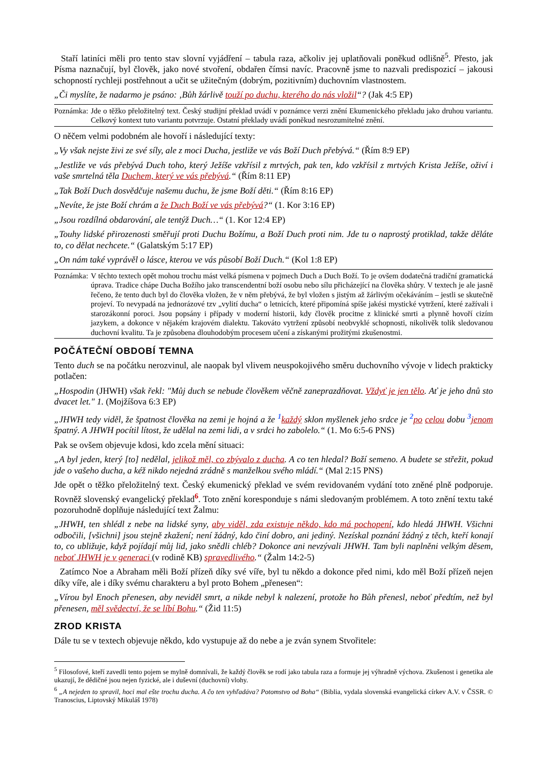Staří latiníci měli pro tento stav slovní vyjádření – tabula raza, ačkoliv jej uplatňovali poněkud odlišně<sup>5</sup>. Přesto, jak Písma naznačují, byl člověk, jako nové stvoření, obdařen čímsi navíc. Pracovně jsme to nazvali predispozicí – jakousi schopností rychleji postřehnout a učit se užitečným (dobrým, pozitivním) duchovním vlastnostem.
„Či myslíte, že nadarmo je psáno: ‚Bůh žárlivě touží po duchu, kterého do nás vložil“? (Jak 4:5 EP)
Poznámka: Jde o těžko přeložitelný text. Český studijní překlad uvádí v poznámce verzi znění Ekumenického překladu jako druhou variantu. Celkový kontext tuto variantu potvrzuje. Ostatní překlady uvádí poněkud nesrozumitelné znění.
O něčem velmi podobném ale hovoří i následující texty:
„Vy však nejste živi ze své síly, ale z moci Ducha, jestliže ve vás Boží Duch přebývá.“ (Řím 8:9 EP)
„Jestliže ve vás přebývá Duch toho, který Ježíše vzkřísil z mrtvých, pak ten, kdo vzkřísil z mrtvých Krista Ježíše, oživí i vaše smrtelná těla Duchem, který ve vás přebývá.“ (Řím 8:11 EP)
„Tak Boží Duch dosvědčuje našemu duchu, že jsme Boží děti.“ (Řím 8:16 EP)
„Nevíte, že jste Boží chrám a že Duch Boží ve vás přebývá?“ (1. Kor 3:16 EP)
„Jsou rozdílná obdarování, ale tentýž Duch…“ (1. Kor 12:4 EP)
„Touhy lidské přirozenosti směřují proti Duchu Božímu, a Boží Duch proti nim. Jde tu o naprostý protiklad, takže děláte to, co dělat nechcete.“ (Galatským 5:17 EP)
„On nám také vyprávěl o lásce, kterou ve vás působí Boží Duch.“ (Kol 1:8 EP)
Poznámka: V těchto textech opět mohou trochu mást velká písmena v pojmech Duch a Duch Boží. To je ovšem dodatečná tradiční gramatická úprava. Tradice chápe Ducha Božího jako transcendentní boží osobu nebo sílu přicházející na člověka shůry. V textech je ale jasně řečeno, že tento duch byl do člověka vložen, že v něm přebývá, že byl vložen s jistým až žárlivým očekáváním – jestli se skutečně projeví. To nevypadá na jednorázové tzv „vylití ducha“ o letnicích, které připomíná spíše jakési mystické vytržení, které zažívali i starozákonní poroci. Jsou popsány i případy v moderní historii, kdy člověk procitne z klinické smrti a plynně hovoří cizím jazykem, a dokonce v nějakém krajovém dialektu. Takováto vytržení způsobí neobvyklé schopnosti, nikolivěk tolik sledovanou duchovní kvalitu. Ta je způsobena dlouhodobým procesem učení a získanými prožitými zkušenostmi.
POČÁTEČNÍ OBDOBÍ TEMNA
Tento duch se na počátku nerozvinul, ale naopak byl vlivem neuspokojivého směru duchovního vývoje v lidech prakticky potlačen:
„Hospodin (JHWH) však řekl: "Můj duch se nebude člověkem věčně zaneprazdňovat. Vždyť je jen tělo. Ať je jeho dnů sto dvacet let." 1. (Mojžíšova 6:3 EP)
„JHWH tedy viděl, že špatnost člověka na zemi je hojná a že <sup>1</sup>každý sklon myšlenek jeho srdce je <sup>2</sup>po celou dobu <sup>3</sup>jenom špatný. A JHWH pocítil lítost, že udělal na zemi lidi, a v srdci ho zabolelo.“ (1. Mo 6:5-6 PNS)
Pak se ovšem objevuje kdosi, kdo zcela mění situaci:
„A byl jeden, který [to] nedělal, jelikož měl, co zbývalo z ducha. A co ten hledal? Boží semeno. A budete se střežit, pokud jde o vašeho ducha, a kéž nikdo nejedná zrádně s manželkou svého mládí.“ (Mal 2:15 PNS)
Jde opět o těžko přeložitelný text. Český ekumenický překlad ve svém revidovaném vydání toto zněné plně podporuje. Rovněž slovenský evangelický překlad<sup>6</sup>. Toto znění koresponduje s námi sledovaným problémem. A toto znění textu také pozoruhodně doplňuje následující text Žalmu:
„JHWH, ten shlédl z nebe na lidské syny, aby viděl, zda existuje někdo, kdo má pochopení, kdo hledá JHWH. Všichni odbočili, [všichni] jsou stejně zkažení; není žádný, kdo činí dobro, ani jediný. Nezískal poznání žádný z těch, kteří konají to, co ubližuje, když pojídají můj lid, jako snědli chléb? Dokonce ani nevzývali JHWH. Tam byli naplněni velkým děsem, neboť JHWH je v generaci (v rodině KB) spravedlivého.“ (Žalm 14:2-5)
Zatímco Noe a Abraham měli Boží přízeň díky své víře, byl tu někdo a dokonce před nimi, kdo měl Boží přízeň nejen díky víře, ale i díky svému charakteru a byl proto Bohem „přenesen“:
„Vírou byl Enoch přenesen, aby neviděl smrt, a nikde nebyl k nalezení, protože ho Bůh přenesl, neboť předtím, než byl přenesen, měl svědectví, že se líbí Bohu.“ (Žid 11:5)
ZROD KRISTA
Dále tu se v textech objevuje někdo, kdo vystupuje až do nebe a je zván synem Stvořitele:
<sup>5</sup> Filosofové, kteří zavedli tento pojem se mylně domnívali, že každý člověk se rodí jako tabula raza a formuje jej výhradně výchova. Zkušenost i genetika ale ukazují, že dědičné jsou nejen fyzické, ale i duševní (duchovní) vlohy.
<sup>6</sup> „A nejeden to spravil, hoci mal ešte trochu ducha. A čo ten vyhľadáva? Potomstvo od Boha“ (Biblia, vydala slovenská evangelická církev A.V. v ČSSR. © Tranoscius, Liptovský Mikuláš 1978)